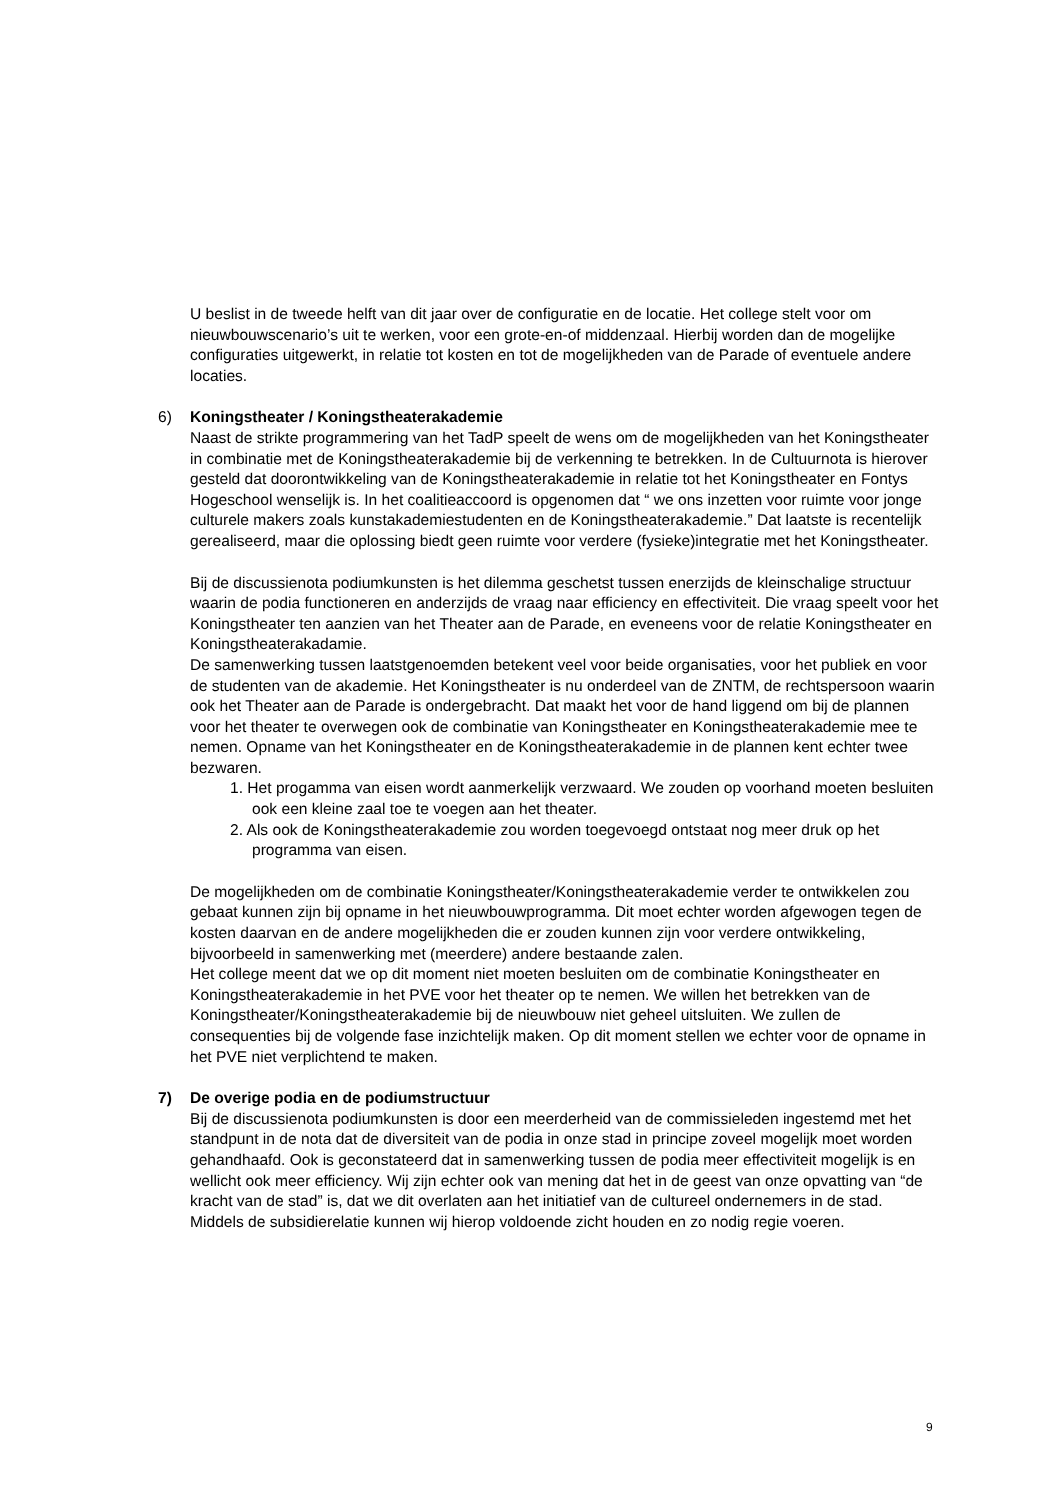U beslist in de tweede helft van dit jaar over de configuratie en de locatie. Het college stelt voor om nieuwbouwscenario’s uit te werken, voor een grote-en-of middenzaal. Hierbij worden dan de mogelijke configuraties uitgewerkt, in relatie tot kosten en tot de mogelijkheden van de Parade of eventuele andere locaties.
6) Koningstheater / Koningstheaterakademie
Naast de strikte programmering van het TadP speelt de wens om de mogelijkheden van het Koningstheater in combinatie met de Koningstheaterakademie bij de verkenning te betrekken. In de Cultuurnota is hierover gesteld dat doorontwikkeling van de Koningstheaterakademie in relatie tot het Koningstheater en Fontys Hogeschool wenselijk is. In het coalitieaccoord is opgenomen dat “ we ons inzetten voor ruimte voor jonge culturele makers zoals kunstakademiestudenten en de Koningstheaterakademie.” Dat laatste is recentelijk gerealiseerd, maar die oplossing biedt geen ruimte voor verdere (fysieke)integratie met het Koningstheater.
Bij de discussienota podiumkunsten is het dilemma geschetst tussen enerzijds de kleinschalige structuur waarin de podia functioneren en anderzijds de vraag naar efficiency en effectiviteit. Die vraag speelt voor het Koningstheater ten aanzien van het Theater aan de Parade, en eveneens voor de relatie Koningstheater en Koningstheaterakadamie.
De samenwerking tussen laatstgenoemden betekent veel voor beide organisaties, voor het publiek en voor de studenten van de akademie. Het Koningstheater is nu onderdeel van de ZNTM, de rechtspersoon waarin ook het Theater aan de Parade is ondergebracht. Dat maakt het voor de hand liggend om bij de plannen voor het theater te overwegen ook de combinatie van Koningstheater en Koningstheaterakademie mee te nemen. Opname van het Koningstheater en de Koningstheaterakademie in de plannen kent echter twee bezwaren.
1. Het progamma van eisen wordt aanmerkelijk verzwaard. We zouden op voorhand moeten besluiten ook een kleine zaal toe te voegen aan het theater.
2. Als ook de Koningstheaterakademie zou worden toegevoegd ontstaat nog meer druk op het programma van eisen.
De mogelijkheden om de combinatie Koningstheater/Koningstheaterakademie verder te ontwikkelen zou gebaat kunnen zijn bij opname in het nieuwbouwprogramma. Dit moet echter worden afgewogen tegen de kosten daarvan en de andere mogelijkheden die er zouden kunnen zijn voor verdere ontwikkeling, bijvoorbeeld in samenwerking met (meerdere) andere bestaande zalen.
Het college meent dat we op dit moment niet moeten besluiten om de combinatie Koningstheater en Koningstheaterakademie in het PVE voor het theater op te nemen. We willen het betrekken van de Koningstheater/Koningstheaterakademie bij de nieuwbouw niet geheel uitsluiten. We zullen de consequenties bij de volgende fase inzichtelijk maken. Op dit moment stellen we echter voor de opname in het PVE niet verplichtend te maken.
7) De overige podia en de podiumstructuur
Bij de discussienota podiumkunsten is door een meerderheid van de commissieleden ingestemd met het standpunt in de nota dat de diversiteit van de podia in onze stad in principe zoveel mogelijk moet worden gehandhaafd. Ook is geconstateerd dat in samenwerking tussen de podia meer effectiviteit mogelijk is en wellicht ook meer efficiency. Wij zijn echter ook van mening dat het in de geest van onze opvatting van “de kracht van de stad” is, dat we dit overlaten aan het initiatief van de cultureel ondernemers in de stad. Middels de subsidierelatie kunnen wij hierop voldoende zicht houden en zo nodig regie voeren.
9